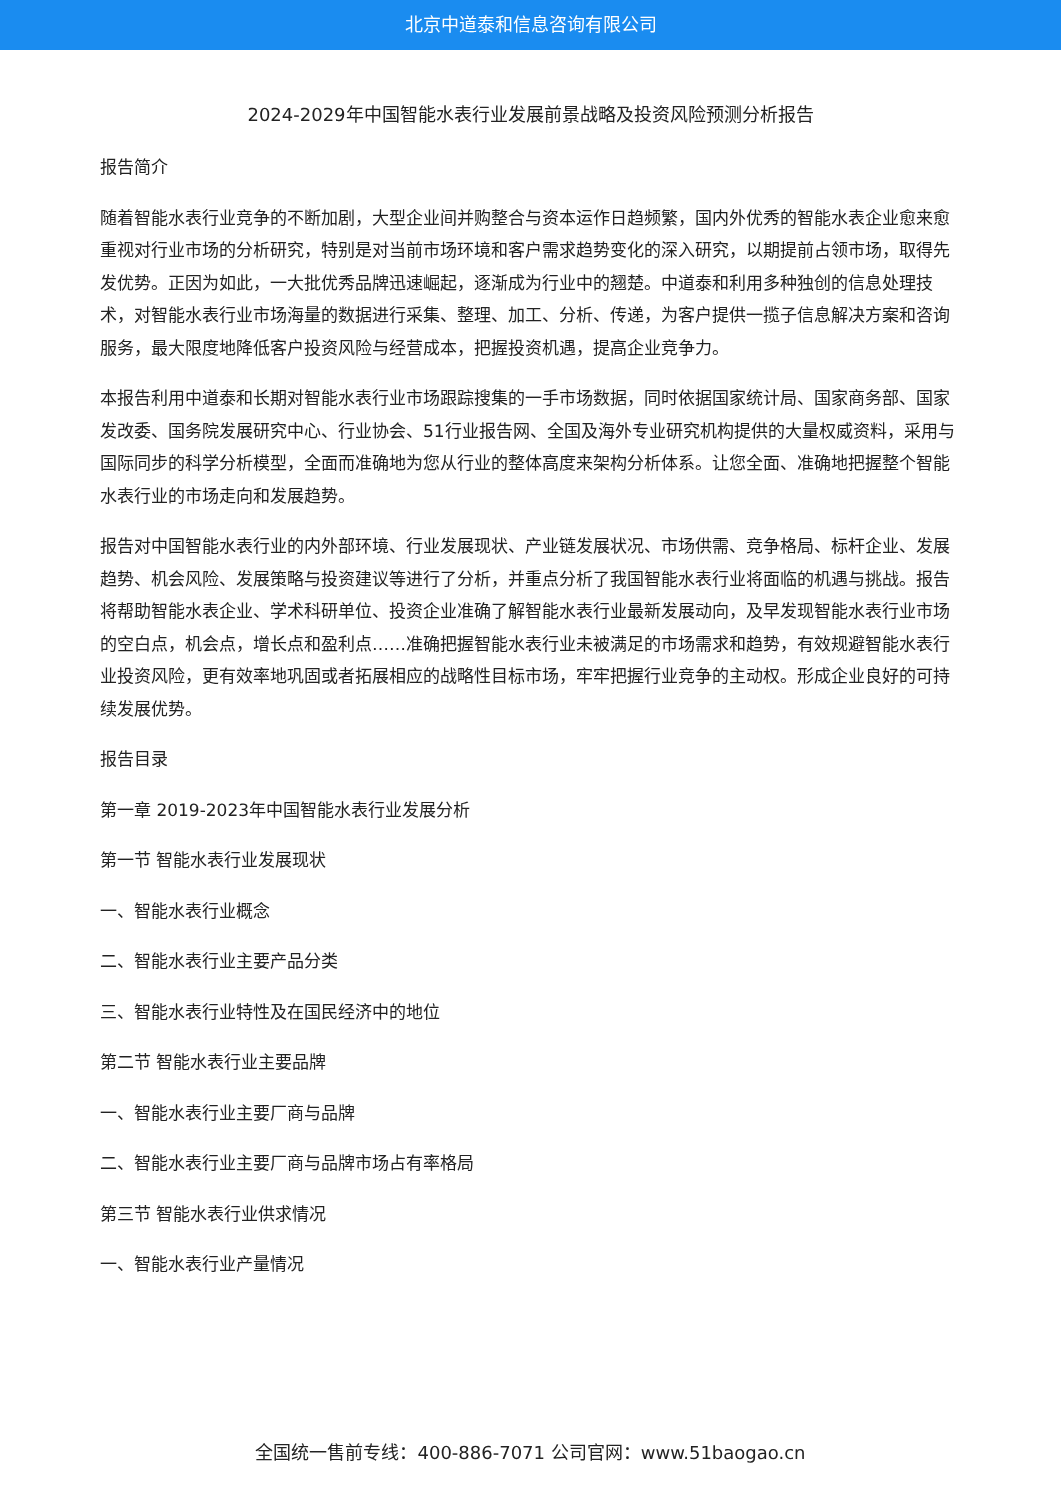北京中道泰和信息咨询有限公司
2024-2029年中国智能水表行业发展前景战略及投资风险预测分析报告
报告简介
随着智能水表行业竞争的不断加剧，大型企业间并购整合与资本运作日趋频繁，国内外优秀的智能水表企业愈来愈重视对行业市场的分析研究，特别是对当前市场环境和客户需求趋势变化的深入研究，以期提前占领市场，取得先发优势。正因为如此，一大批优秀品牌迅速崛起，逐渐成为行业中的翘楚。中道泰和利用多种独创的信息处理技术，对智能水表行业市场海量的数据进行采集、整理、加工、分析、传递，为客户提供一揽子信息解决方案和咨询服务，最大限度地降低客户投资风险与经营成本，把握投资机遇，提高企业竞争力。
本报告利用中道泰和长期对智能水表行业市场跟踪搜集的一手市场数据，同时依据国家统计局、国家商务部、国家发改委、国务院发展研究中心、行业协会、51行业报告网、全国及海外专业研究机构提供的大量权威资料，采用与国际同步的科学分析模型，全面而准确地为您从行业的整体高度来架构分析体系。让您全面、准确地把握整个智能水表行业的市场走向和发展趋势。
报告对中国智能水表行业的内外部环境、行业发展现状、产业链发展状况、市场供需、竞争格局、标杆企业、发展趋势、机会风险、发展策略与投资建议等进行了分析，并重点分析了我国智能水表行业将面临的机遇与挑战。报告将帮助智能水表企业、学术科研单位、投资企业准确了解智能水表行业最新发展动向，及早发现智能水表行业市场的空白点，机会点，增长点和盈利点……准确把握智能水表行业未被满足的市场需求和趋势，有效规避智能水表行业投资风险，更有效率地巩固或者拓展相应的战略性目标市场，牢牢把握行业竞争的主动权。形成企业良好的可持续发展优势。
报告目录
第一章 2019-2023年中国智能水表行业发展分析
第一节 智能水表行业发展现状
一、智能水表行业概念
二、智能水表行业主要产品分类
三、智能水表行业特性及在国民经济中的地位
第二节 智能水表行业主要品牌
一、智能水表行业主要厂商与品牌
二、智能水表行业主要厂商与品牌市场占有率格局
第三节 智能水表行业供求情况
一、智能水表行业产量情况
全国统一售前专线：400-886-7071 公司官网：www.51baogao.cn